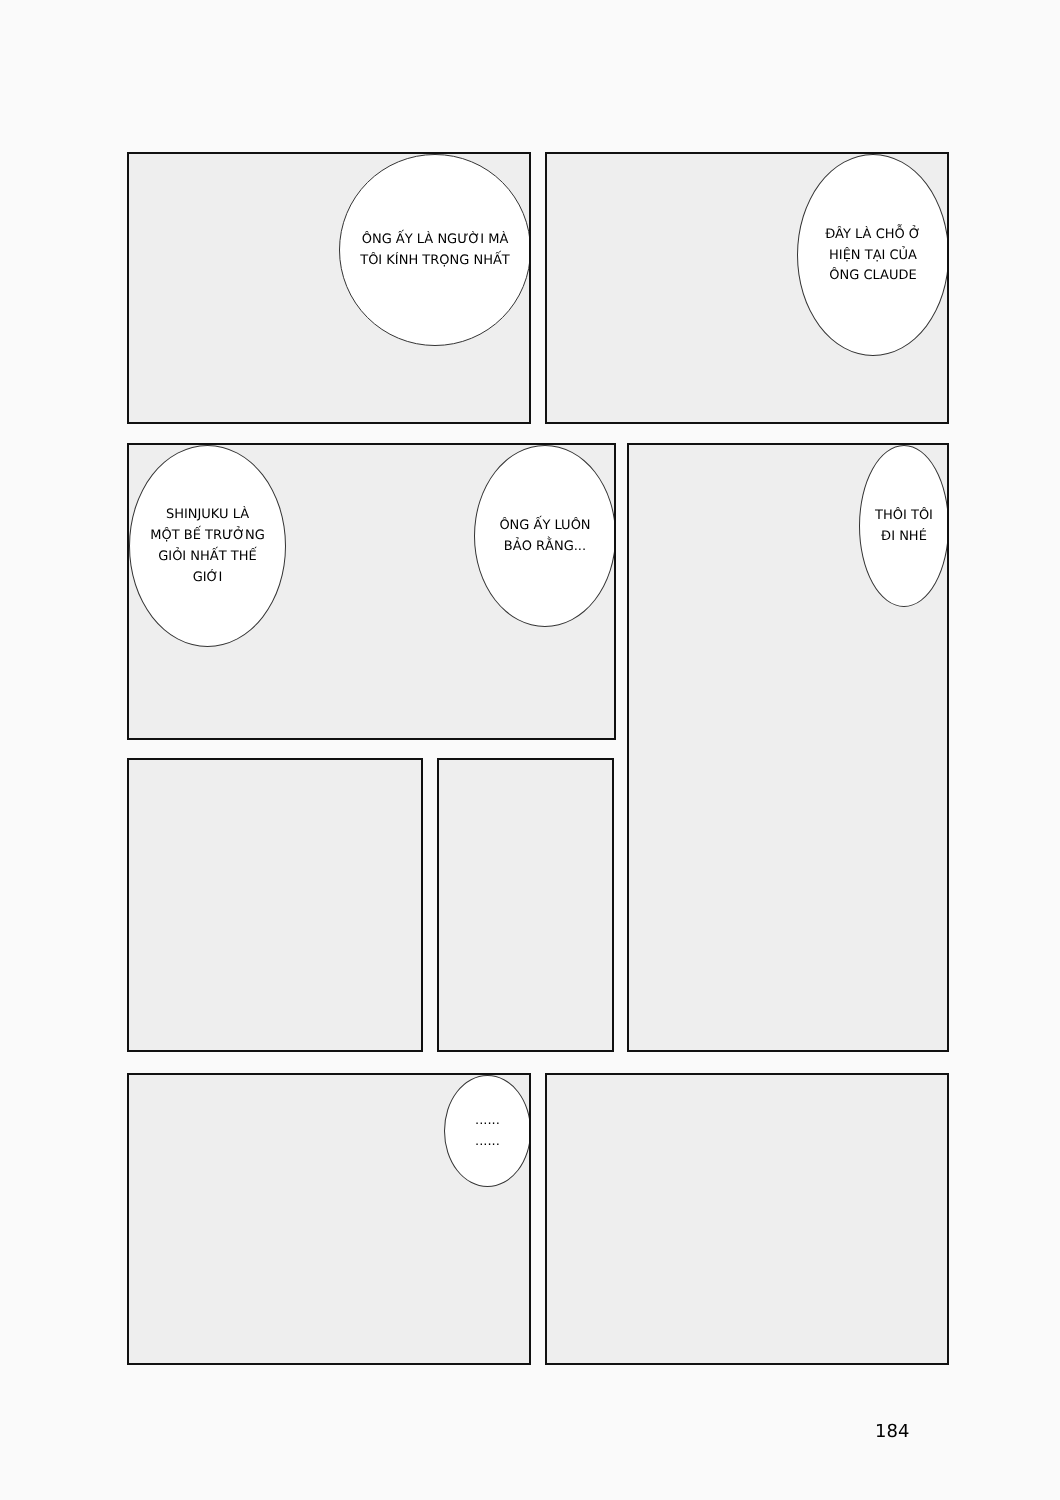ÔNG ẤY LÀ NGƯỜI MÀ
TÔI KÍNH TRỌNG NHẤT
ĐÂY LÀ CHỖ Ở
HIỆN TẠI CỦA
ÔNG CLAUDE
SHINJUKU LÀ
MỘT BẾ TRƯỞNG
GIỎI NHẤT THẾ
GIỚI
ÔNG ẤY LUÔN
BẢO RẰNG...
THÔI TÔI
ĐI NHÉ
......
......
184